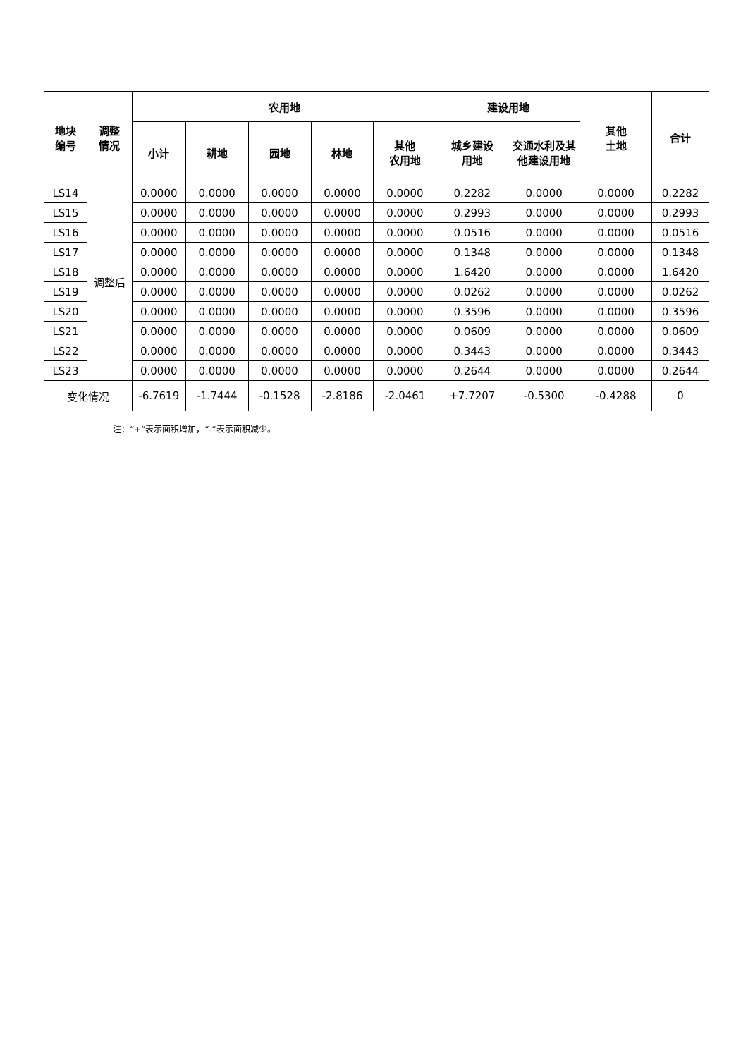| 地块 编号 | 调整 情况 | 农用地 | | | | | 建设用地 | | 其他 土地 | 合计 |
| --- | --- | --- | --- | --- | --- | --- | --- | --- | --- | --- |
| | | 小计 | 耕地 | 园地 | 林地 | 其他 农用地 | 城乡建设 用地 | 交通水利及其他建设用地 | | |
| LS14 | 调整后 | 0.0000 | 0.0000 | 0.0000 | 0.0000 | 0.0000 | 0.2282 | 0.0000 | 0.0000 | 0.2282 |
| LS15 | | 0.0000 | 0.0000 | 0.0000 | 0.0000 | 0.0000 | 0.2993 | 0.0000 | 0.0000 | 0.2993 |
| LS16 | | 0.0000 | 0.0000 | 0.0000 | 0.0000 | 0.0000 | 0.0516 | 0.0000 | 0.0000 | 0.0516 |
| LS17 | | 0.0000 | 0.0000 | 0.0000 | 0.0000 | 0.0000 | 0.1348 | 0.0000 | 0.0000 | 0.1348 |
| LS18 | | 0.0000 | 0.0000 | 0.0000 | 0.0000 | 0.0000 | 1.6420 | 0.0000 | 0.0000 | 1.6420 |
| LS19 | | 0.0000 | 0.0000 | 0.0000 | 0.0000 | 0.0000 | 0.0262 | 0.0000 | 0.0000 | 0.0262 |
| LS20 | | 0.0000 | 0.0000 | 0.0000 | 0.0000 | 0.0000 | 0.3596 | 0.0000 | 0.0000 | 0.3596 |
| LS21 | | 0.0000 | 0.0000 | 0.0000 | 0.0000 | 0.0000 | 0.0609 | 0.0000 | 0.0000 | 0.0609 |
| LS22 | | 0.0000 | 0.0000 | 0.0000 | 0.0000 | 0.0000 | 0.3443 | 0.0000 | 0.0000 | 0.3443 |
| LS23 | | 0.0000 | 0.0000 | 0.0000 | 0.0000 | 0.0000 | 0.2644 | 0.0000 | 0.0000 | 0.2644 |
| 变化情况 | | -6.7619 | -1.7444 | -0.1528 | -2.8186 | -2.0461 | +7.7207 | -0.5300 | -0.4288 | 0 |
注：“+”表示面积增加，“-”表示面积减少。